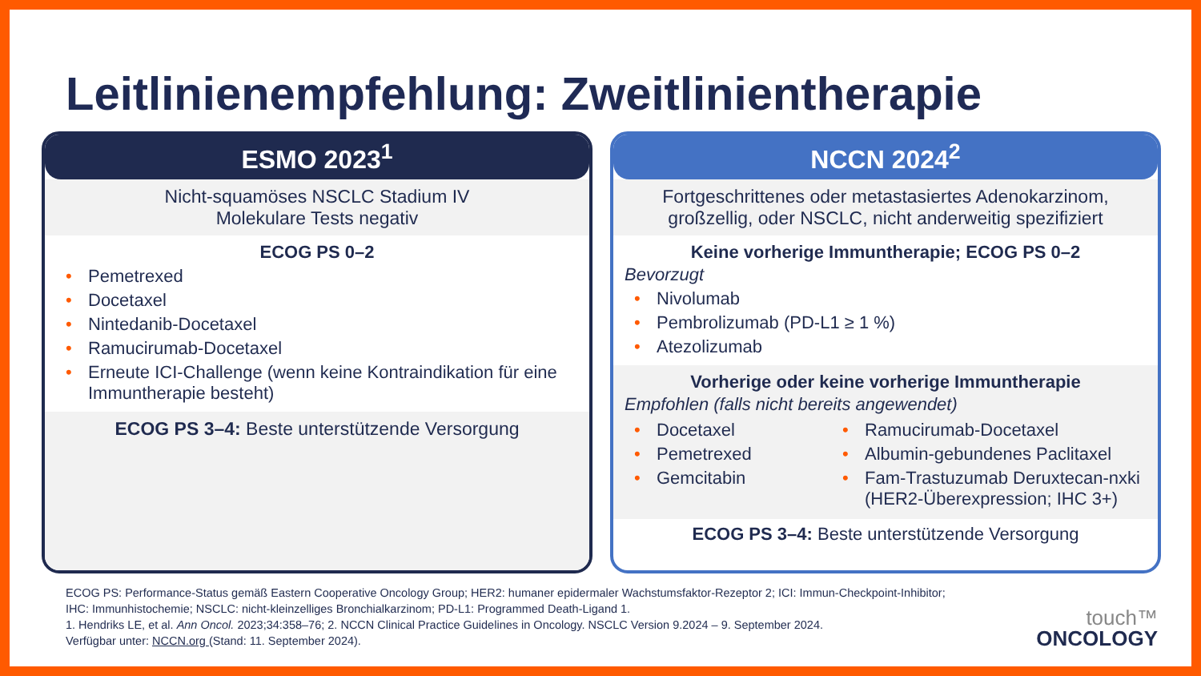Leitlinienempfehlung: Zweitlinientherapie
ESMO 2023<sup>1</sup>
Nicht-squamöses NSCLC Stadium IV
Molekulare Tests negativ
ECOG PS 0–2
• Pemetrexed
• Docetaxel
• Nintedanib-Docetaxel
• Ramucirumab-Docetaxel
• Erneute ICI-Challenge (wenn keine Kontraindikation für eine Immuntherapie besteht)
ECOG PS 3–4: Beste unterstützende Versorgung
NCCN 2024<sup>2</sup>
Fortgeschrittenes oder metastasiertes Adenokarzinom,
großzellig, oder NSCLC, nicht anderweitig spezifiziert
Keine vorherige Immuntherapie; ECOG PS 0–2
Bevorzugt
• Nivolumab
• Pembrolizumab (PD-L1 ≥ 1 %)
• Atezolizumab
Vorherige oder keine vorherige Immuntherapie
Empfohlen (falls nicht bereits angewendet)
• Docetaxel
• Pemetrexed
• Gemcitabin
• Ramucirumab-Docetaxel
• Albumin-gebundenes Paclitaxel
• Fam-Trastuzumab Deruxtecan-nxki (HER2-Überexpression; IHC 3+)
ECOG PS 3–4: Beste unterstützende Versorgung
ECOG PS: Performance-Status gemäß Eastern Cooperative Oncology Group; HER2: humaner epidermaler Wachstumsfaktor-Rezeptor 2; ICI: Immun-Checkpoint-Inhibitor;
IHC: Immunhistochemie; NSCLC: nicht-kleinzelliges Bronchialkarzinom; PD-L1: Programmed Death-Ligand 1.
1. Hendriks LE, et al. Ann Oncol. 2023;34:358–76; 2. NCCN Clinical Practice Guidelines in Oncology. NSCLC Version 9.2024 – 9. September 2024.
Verfügbar unter: NCCN.org (Stand: 11. September 2024).
touch™
ONCOLOGY